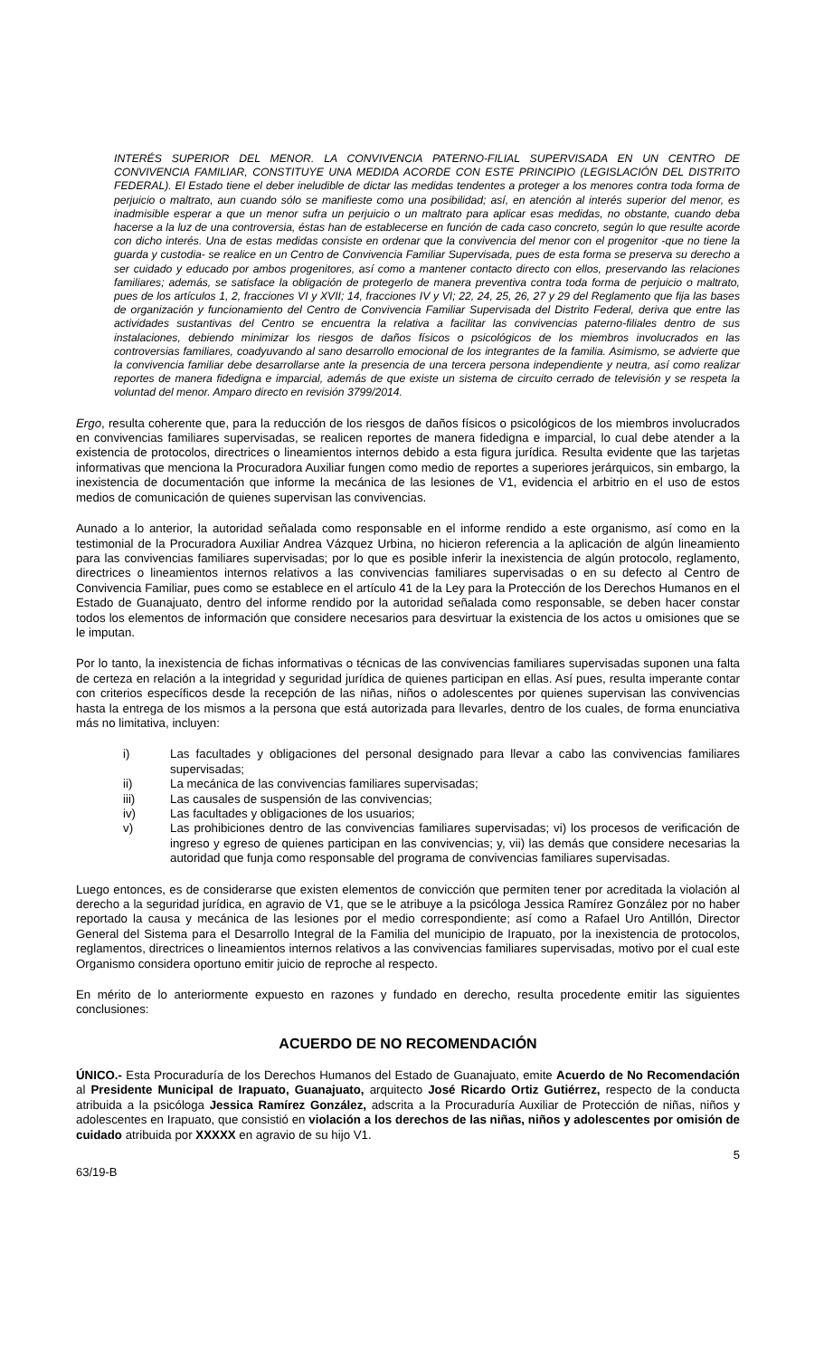INTERÉS SUPERIOR DEL MENOR. LA CONVIVENCIA PATERNO-FILIAL SUPERVISADA EN UN CENTRO DE CONVIVENCIA FAMILIAR, CONSTITUYE UNA MEDIDA ACORDE CON ESTE PRINCIPIO (LEGISLACIÓN DEL DISTRITO FEDERAL). El Estado tiene el deber ineludible de dictar las medidas tendentes a proteger a los menores contra toda forma de perjuicio o maltrato, aun cuando sólo se manifieste como una posibilidad; así, en atención al interés superior del menor, es inadmisible esperar a que un menor sufra un perjuicio o un maltrato para aplicar esas medidas, no obstante, cuando deba hacerse a la luz de una controversia, éstas han de establecerse en función de cada caso concreto, según lo que resulte acorde con dicho interés. Una de estas medidas consiste en ordenar que la convivencia del menor con el progenitor -que no tiene la guarda y custodia- se realice en un Centro de Convivencia Familiar Supervisada, pues de esta forma se preserva su derecho a ser cuidado y educado por ambos progenitores, así como a mantener contacto directo con ellos, preservando las relaciones familiares; además, se satisface la obligación de protegerlo de manera preventiva contra toda forma de perjuicio o maltrato, pues de los artículos 1, 2, fracciones VI y XVII; 14, fracciones IV y VI; 22, 24, 25, 26, 27 y 29 del Reglamento que fija las bases de organización y funcionamiento del Centro de Convivencia Familiar Supervisada del Distrito Federal, deriva que entre las actividades sustantivas del Centro se encuentra la relativa a facilitar las convivencias paterno-filiales dentro de sus instalaciones, debiendo minimizar los riesgos de daños físicos o psicológicos de los miembros involucrados en las controversias familiares, coadyuvando al sano desarrollo emocional de los integrantes de la familia. Asimismo, se advierte que la convivencia familiar debe desarrollarse ante la presencia de una tercera persona independiente y neutra, así como realizar reportes de manera fidedigna e imparcial, además de que existe un sistema de circuito cerrado de televisión y se respeta la voluntad del menor. Amparo directo en revisión 3799/2014.
Ergo, resulta coherente que, para la reducción de los riesgos de daños físicos o psicológicos de los miembros involucrados en convivencias familiares supervisadas, se realicen reportes de manera fidedigna e imparcial, lo cual debe atender a la existencia de protocolos, directrices o lineamientos internos debido a esta figura jurídica. Resulta evidente que las tarjetas informativas que menciona la Procuradora Auxiliar fungen como medio de reportes a superiores jerárquicos, sin embargo, la inexistencia de documentación que informe la mecánica de las lesiones de V1, evidencia el arbitrio en el uso de estos medios de comunicación de quienes supervisan las convivencias.
Aunado a lo anterior, la autoridad señalada como responsable en el informe rendido a este organismo, así como en la testimonial de la Procuradora Auxiliar Andrea Vázquez Urbina, no hicieron referencia a la aplicación de algún lineamiento para las convivencias familiares supervisadas; por lo que es posible inferir la inexistencia de algún protocolo, reglamento, directrices o lineamientos internos relativos a las convivencias familiares supervisadas o en su defecto al Centro de Convivencia Familiar, pues como se establece en el artículo 41 de la Ley para la Protección de los Derechos Humanos en el Estado de Guanajuato, dentro del informe rendido por la autoridad señalada como responsable, se deben hacer constar todos los elementos de información que considere necesarios para desvirtuar la existencia de los actos u omisiones que se le imputan.
Por lo tanto, la inexistencia de fichas informativas o técnicas de las convivencias familiares supervisadas suponen una falta de certeza en relación a la integridad y seguridad jurídica de quienes participan en ellas. Así pues, resulta imperante contar con criterios específicos desde la recepción de las niñas, niños o adolescentes por quienes supervisan las convivencias hasta la entrega de los mismos a la persona que está autorizada para llevarles, dentro de los cuales, de forma enunciativa más no limitativa, incluyen:
i) Las facultades y obligaciones del personal designado para llevar a cabo las convivencias familiares supervisadas;
ii) La mecánica de las convivencias familiares supervisadas;
iii) Las causales de suspensión de las convivencias;
iv) Las facultades y obligaciones de los usuarios;
v) Las prohibiciones dentro de las convivencias familiares supervisadas; vi) los procesos de verificación de ingreso y egreso de quienes participan en las convivencias; y, vii) las demás que considere necesarias la autoridad que funja como responsable del programa de convivencias familiares supervisadas.
Luego entonces, es de considerarse que existen elementos de convicción que permiten tener por acreditada la violación al derecho a la seguridad jurídica, en agravio de V1, que se le atribuye a la psicóloga Jessica Ramírez González por no haber reportado la causa y mecánica de las lesiones por el medio correspondiente; así como a Rafael Uro Antillón, Director General del Sistema para el Desarrollo Integral de la Familia del municipio de Irapuato, por la inexistencia de protocolos, reglamentos, directrices o lineamientos internos relativos a las convivencias familiares supervisadas, motivo por el cual este Organismo considera oportuno emitir juicio de reproche al respecto.
En mérito de lo anteriormente expuesto en razones y fundado en derecho, resulta procedente emitir las siguientes conclusiones:
ACUERDO DE NO RECOMENDACIÓN
ÚNICO.- Esta Procuraduría de los Derechos Humanos del Estado de Guanajuato, emite Acuerdo de No Recomendación al Presidente Municipal de Irapuato, Guanajuato, arquitecto José Ricardo Ortiz Gutiérrez, respecto de la conducta atribuida a la psicóloga Jessica Ramírez González, adscrita a la Procuraduría Auxiliar de Protección de niñas, niños y adolescentes en Irapuato, que consistió en violación a los derechos de las niñas, niños y adolescentes por omisión de cuidado atribuida por XXXXX en agravio de su hijo V1.
5
63/19-B